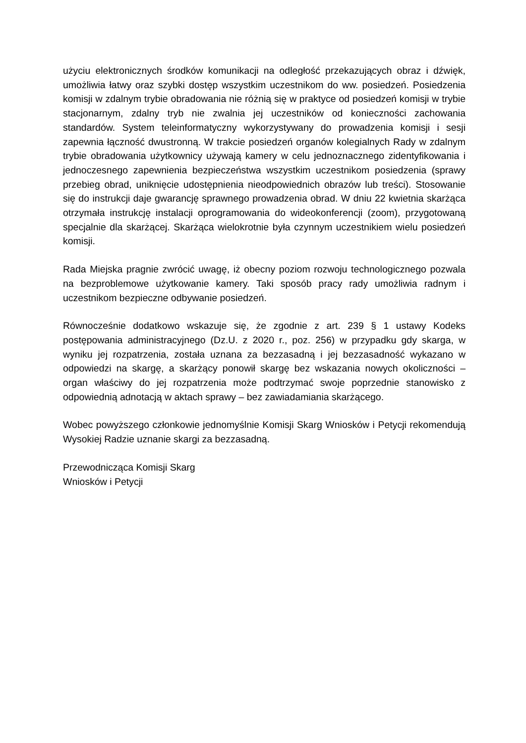użyciu elektronicznych środków komunikacji na odległość przekazujących obraz i dźwięk, umożliwia łatwy oraz szybki dostęp wszystkim uczestnikom do ww. posiedzeń. Posiedzenia komisji w zdalnym trybie obradowania nie różnią się w praktyce od posiedzeń komisji w trybie stacjonarnym, zdalny tryb nie zwalnia jej uczestników od konieczności zachowania standardów. System teleinformatyczny wykorzystywany do prowadzenia komisji i sesji zapewnia łączność dwustronną. W trakcie posiedzeń organów kolegialnych Rady w zdalnym trybie obradowania użytkownicy używają kamery w celu jednoznacznego zidentyfikowania i jednoczesnego zapewnienia bezpieczeństwa wszystkim uczestnikom posiedzenia (sprawy przebieg obrad, uniknięcie udostępnienia nieodpowiednich obrazów lub treści). Stosowanie się do instrukcji daje gwarancję sprawnego prowadzenia obrad. W dniu 22 kwietnia skarżąca otrzymała instrukcję instalacji oprogramowania do wideokonferencji (zoom), przygotowaną specjalnie dla skarżącej. Skarżąca wielokrotnie była czynnym uczestnikiem wielu posiedzeń komisji.
Rada Miejska pragnie zwrócić uwagę, iż obecny poziom rozwoju technologicznego pozwala na bezproblemowe użytkowanie kamery. Taki sposób pracy rady umożliwia radnym i uczestnikom bezpieczne odbywanie posiedzeń.
Równocześnie dodatkowo wskazuje się, że zgodnie z art. 239 § 1 ustawy Kodeks postępowania administracyjnego (Dz.U. z 2020 r., poz. 256) w przypadku gdy skarga, w wyniku jej rozpatrzenia, została uznana za bezzasadną i jej bezzasadność wykazano w odpowiedzi na skargę, a skarżący ponowił skargę bez wskazania nowych okoliczności – organ właściwy do jej rozpatrzenia może podtrzymać swoje poprzednie stanowisko z odpowiednią adnotacją w aktach sprawy – bez zawiadamiania skarżącego.
Wobec powyższego członkowie jednomyślnie Komisji Skarg Wniosków i Petycji rekomendują Wysokiej Radzie uznanie skargi za bezzasadną.
Przewodnicząca Komisji Skarg
Wniosków i Petycji